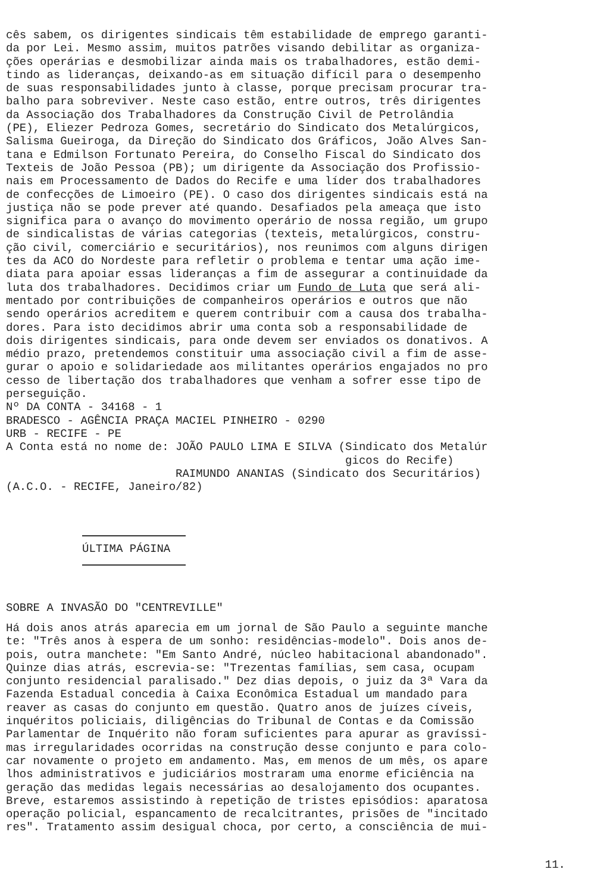cês sabem, os dirigentes sindicais têm estabilidade de emprego garanti- da por Lei. Mesmo assim, muitos patrões visando debilitar as organiza- ções operárias e desmobilizar ainda mais os trabalhadores, estão demi- tindo as lideranças, deixando-as em situação difícil para o desempenho de suas responsabilidades junto à classe, porque precisam procurar tra- balho para sobreviver. Neste caso estão, entre outros, três dirigentes da Associação dos Trabalhadores da Construção Civil de Petrolândia (PE), Eliezer Pedroza Gomes, secretário do Sindicato dos Metalúrgicos, Salisma Gueiroga, da Direção do Sindicato dos Gráficos, João Alves San- tana e Edmilson Fortunato Pereira, do Conselho Fiscal do Sindicato dos Texteis de João Pessoa (PB); um dirigente da Associação dos Profissio- nais em Processamento de Dados do Recife e uma líder dos trabalhadores de confecções de Limoeiro (PE). O caso dos dirigentes sindicais está na justiça não se pode prever até quando. Desafiados pela ameaça que isto significa para o avanço do movimento operário de nossa região, um grupo de sindicalistas de várias categorias (texteis, metalúrgicos, constru- ção civil, comerciário e securitários), nos reunimos com alguns dirigen tes da ACO do Nordeste para refletir o problema e tentar uma ação ime- diata para apoiar essas lideranças a fim de assegurar a continuidade da luta dos trabalhadores. Decidimos criar um Fundo de Luta que será ali- mentado por contribuições de companheiros operários e outros que não sendo operários acreditem e querem contribuir com a causa dos trabalha- dores. Para isto decidimos abrir uma conta sob a responsabilidade de dois dirigentes sindicais, para onde devem ser enviados os donativos. A médio prazo, pretendemos constituir uma associação civil a fim de asse- gurar o apoio e solidariedade aos militantes operários engajados no pro cesso de libertação dos trabalhadores que venham a sofrer esse tipo de perseguição. Nº DA CONTA - 34168 - 1 BRADESCO - AGÊNCIA PRAÇA MACIEL PINHEIRO - 0290 URB - RECIFE - PE A Conta está no nome de: JOÃO PAULO LIMA E SILVA (Sindicato dos Metalúr gicos do Recife) RAIMUNDO ANANIAS (Sindicato dos Securitários) (A.C.O. - RECIFE, Janeiro/82)
ÚLTIMA PÁGINA
SOBRE A INVASÃO DO "CENTREVILLE"
Há dois anos atrás aparecia em um jornal de São Paulo a seguinte manche te: "Três anos à espera de um sonho: residências-modelo". Dois anos de- pois, outra manchete: "Em Santo André, núcleo habitacional abandonado". Quinze dias atrás, escrevia-se: "Trezentas famílias, sem casa, ocupam conjunto residencial paralisado." Dez dias depois, o juiz da 3ª Vara da Fazenda Estadual concedia à Caixa Econômica Estadual um mandado para reaver as casas do conjunto em questão. Quatro anos de juízes cíveis, inquéritos policiais, diligências do Tribunal de Contas e da Comissão Parlamentar de Inquérito não foram suficientes para apurar as gravíssi- mas irregularidades ocorridas na construção desse conjunto e para colo- car novamente o projeto em andamento. Mas, em menos de um mês, os apare lhos administrativos e judiciários mostraram uma enorme eficiência na geração das medidas legais necessárias ao desalojamento dos ocupantes. Breve, estaremos assistindo à repetição de tristes episódios: aparatosa operação policial, espancamento de recalcitrantes, prisões de "incitado res". Tratamento assim desigual choca, por certo, a consciência de mui-
11.